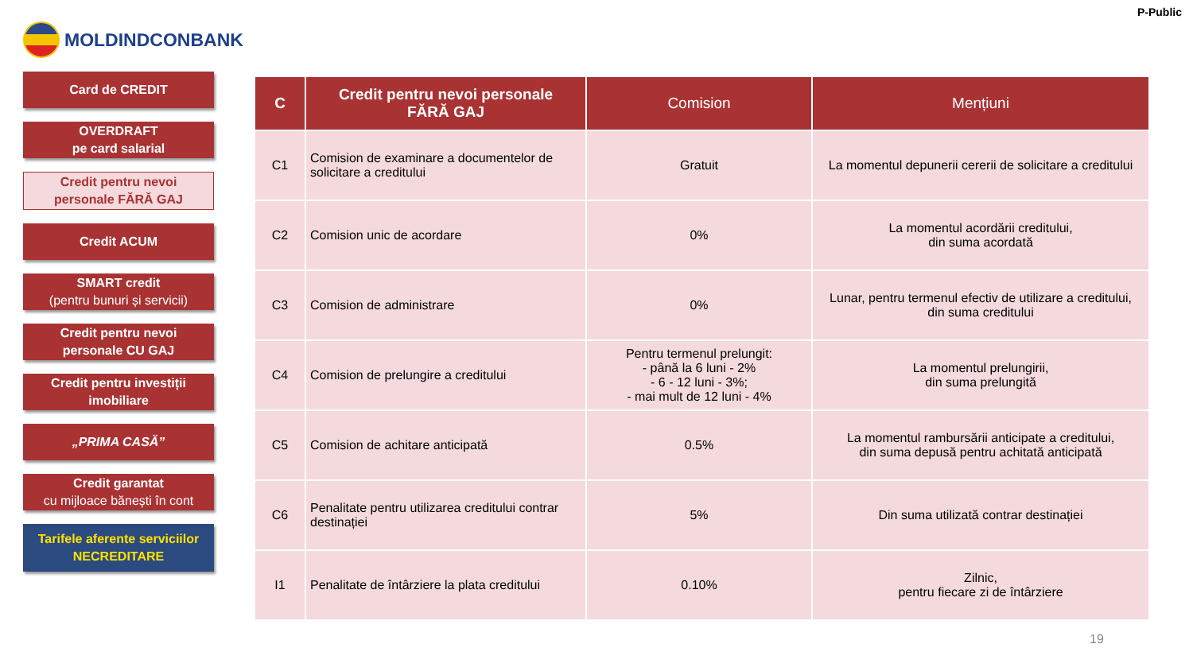MOLDINDCONBANK
P-Public
Card de CREDIT
OVERDRAFT
pe card salarial
Credit pentru nevoi
personale FĂRĂ GAJ
Credit ACUM
SMART credit
(pentru bunuri și servicii)
Credit pentru nevoi
personale CU GAJ
Credit pentru investiții
imobiliare
„PRIMA CASĂ”
Credit garantat
cu mijloace bănești în cont
Tarifele aferente serviciilor
NECREDITARE
| C | Credit pentru nevoi personale FĂRĂ GAJ | Comision | Mențiuni |
| --- | --- | --- | --- |
| C1 | Comision de examinare a documentelor de solicitare a creditului | Gratuit | La momentul depunerii cererii de solicitare a creditului |
| C2 | Comision unic de acordare | 0% | La momentul acordării creditului, din suma acordată |
| C3 | Comision de administrare | 0% | Lunar, pentru termenul efectiv de utilizare a creditului, din suma creditului |
| C4 | Comision de prelungire a creditului | Pentru termenul prelungit: - până la 6 luni - 2% - 6 - 12 luni - 3%; - mai mult de 12 luni - 4% | La momentul prelungirii, din suma prelungită |
| C5 | Comision de achitare anticipată | 0.5% | La momentul rambursării anticipate a creditului, din suma depusă pentru achitată anticipată |
| C6 | Penalitate pentru utilizarea creditului contrar destinației | 5% | Din suma utilizată contrar destinației |
| I1 | Penalitate de întârziere la plata creditului | 0.10% | Zilnic, pentru fiecare zi de întârziere |
19